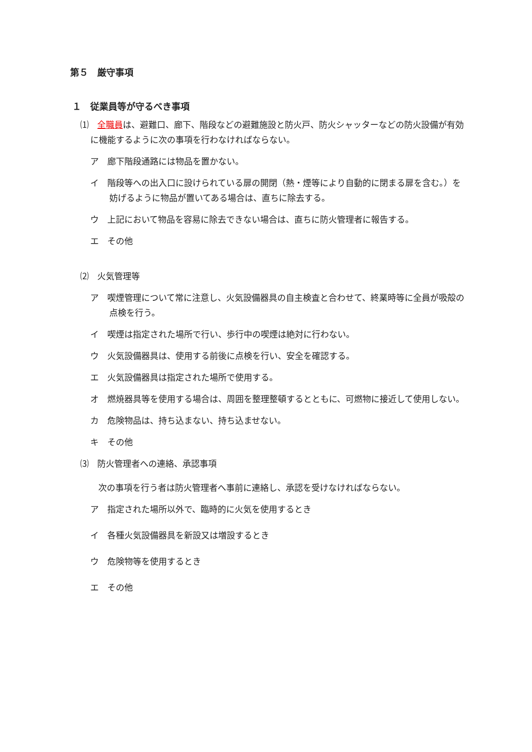第５　厳守事項
１　従業員等が守るべき事項
⑴　全職員は、避難口、廊下、階段などの避難施設と防火戸、防火シャッターなどの防火設備が有効に機能するように次の事項を行わなければならない。
ア　廊下階段通路には物品を置かない。
イ　階段等への出入口に設けられている扉の開閉（熱・煙等により自動的に閉まる扉を含む。）を妨げるように物品が置いてある場合は、直ちに除去する。
ウ　上記において物品を容易に除去できない場合は、直ちに防火管理者に報告する。
エ　その他
⑵　火気管理等
ア　喫煙管理について常に注意し、火気設備器具の自主検査と合わせて、終業時等に全員が吸殻の点検を行う。
イ　喫煙は指定された場所で行い、歩行中の喫煙は絶対に行わない。
ウ　火気設備器具は、使用する前後に点検を行い、安全を確認する。
エ　火気設備器具は指定された場所で使用する。
オ　燃焼器具等を使用する場合は、周囲を整理整頓するとともに、可燃物に接近して使用しない。
カ　危険物品は、持ち込まない、持ち込ませない。
キ　その他
⑶　防火管理者への連絡、承認事項
次の事項を行う者は防火管理者へ事前に連絡し、承認を受けなければならない。
ア　指定された場所以外で、臨時的に火気を使用するとき
イ　各種火気設備器具を新設又は増設するとき
ウ　危険物等を使用するとき
エ　その他